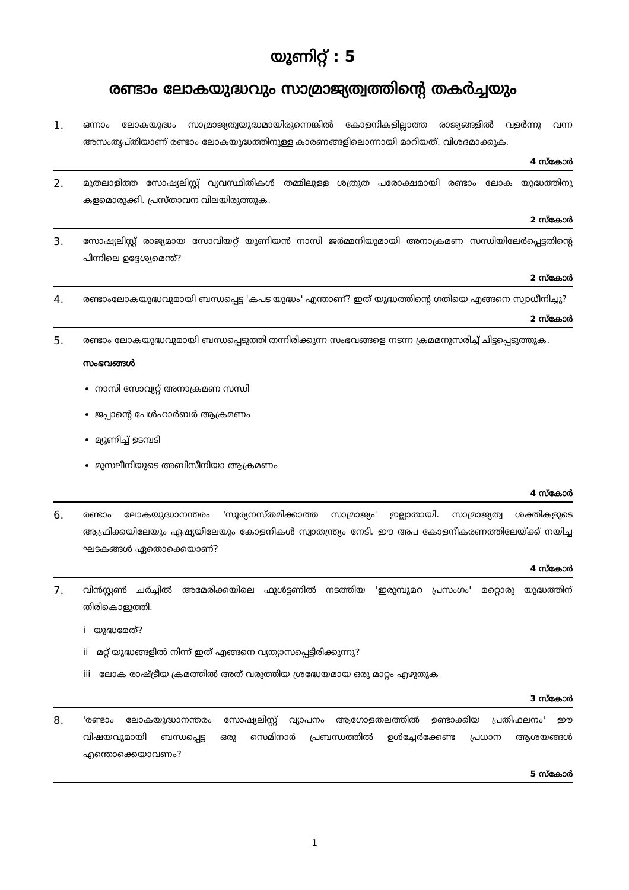യൂണിറ്റ് : 5
രണ്ടാം ലോകയുദ്ധവും സാമ്രാജ്യത്വത്തിന്റെ തകർച്ചയും
1.
ഒന്നാം ലോകയുദ്ധം സാമ്രാജ്യത്വയുദ്ധമായിരുന്നെങ്കിൽ കോളനികളില്ലാത്ത രാജ്യങ്ങളിൽ വളർന്നു വന്ന അസംതൃപ്തിയാണ് രണ്ടാം ലോകയുദ്ധത്തിനുള്ള കാരണങ്ങളിലൊന്നായി മാറിയത്. വിശദമാക്കുക.
4 സ്കോർ
2.
മുതലാളിത്ത സോഷ്യലിസ്റ്റ് വ്യവസ്ഥിതികൾ തമ്മിലുള്ള ശത്രുത പരോക്ഷമായി രണ്ടാം ലോക യുദ്ധത്തിനു കളമൊരുക്കി. പ്രസ്താവന വിലയിരുത്തുക.
2 സ്കോർ
3.
സോഷ്യലിസ്റ്റ് രാജ്യമായ സോവിയറ്റ് യൂണിയൻ നാസി ജർമ്മനിയുമായി അനാക്രമണ സന്ധിയിലേർപ്പെട്ടതിന്റെ പിന്നിലെ ഉദ്ദേശ്യമെന്ത്?
2 സ്കോർ
4.
രണ്ടാംലോകയുദ്ധവുമായി ബന്ധപ്പെട്ട 'കപട യുദ്ധം' എന്താണ്? ഇത് യുദ്ധത്തിന്റെ ഗതിയെ എങ്ങനെ സ്വാധീനിച്ചു?
2 സ്കോർ
5.
രണ്ടാം ലോകയുദ്ധവുമായി ബന്ധപ്പെടുത്തി തന്നിരിക്കുന്ന സംഭവങ്ങളെ നടന്ന ക്രമമനുസരിച്ച് ചിട്ടപ്പെടുത്തുക.
സംഭവങ്ങൾ
നാസി സോവ്യറ്റ് അനാക്രമണ സന്ധി
ജപ്പാന്റെ പേൾഹാർബർ ആക്രമണം
മ്യൂണിച്ച് ഉടമ്പടി
മുസലീനിയുടെ അബിസീനിയാ ആക്രമണം
4 സ്കോർ
6.
രണ്ടാം ലോകയുദ്ധാനന്തരം 'സൂര്യനസ്തമിക്കാത്ത സാമ്രാജ്യം' ഇല്ലാതായി. സാമ്രാജ്യത്വ ശക്തികളുടെ ആഫ്രിക്കയിലേയും ഏഷ്യയിലേയും കോളനികൾ സ്വാതന്ത്ര്യം നേടി. ഈ അപ കോളനീകരണത്തിലേയ്ക്ക് നയിച്ച ഘടകങ്ങൾ ഏതൊക്കെയാണ്?
4 സ്കോർ
7.
വിൻസ്റ്റൺ ചർച്ചിൽ അമേരിക്കയിലെ ഫുൾട്ടണിൽ നടത്തിയ 'ഇരുമ്പുമറ പ്രസംഗം' മറ്റൊരു യുദ്ധത്തിന് തിരികൊളുത്തി.
i യുദ്ധമേത്?
ii മറ്റ് യുദ്ധങ്ങളിൽ നിന്ന് ഇത് എങ്ങനെ വ്യത്യാസപ്പെട്ടിരിക്കുന്നു?
iii ലോക രാഷ്ട്രീയ ക്രമത്തിൽ അത് വരുത്തിയ ശ്രദ്ധേയമായ ഒരു മാറ്റം എഴുതുക
3 സ്കോർ
8.
'രണ്ടാം ലോകയുദ്ധാനന്തരം സോഷ്യലിസ്റ്റ് വ്യാപനം ആഗോളതലത്തിൽ ഉണ്ടാക്കിയ പ്രതിഫലനം' ഈ വിഷയവുമായി ബന്ധപ്പെട്ട ഒരു സെമിനാർ പ്രബന്ധത്തിൽ ഉൾച്ചേർക്കേണ്ട പ്രധാന ആശയങ്ങൾ എന്തൊക്കെയാവണം?
5 സ്കോർ
1